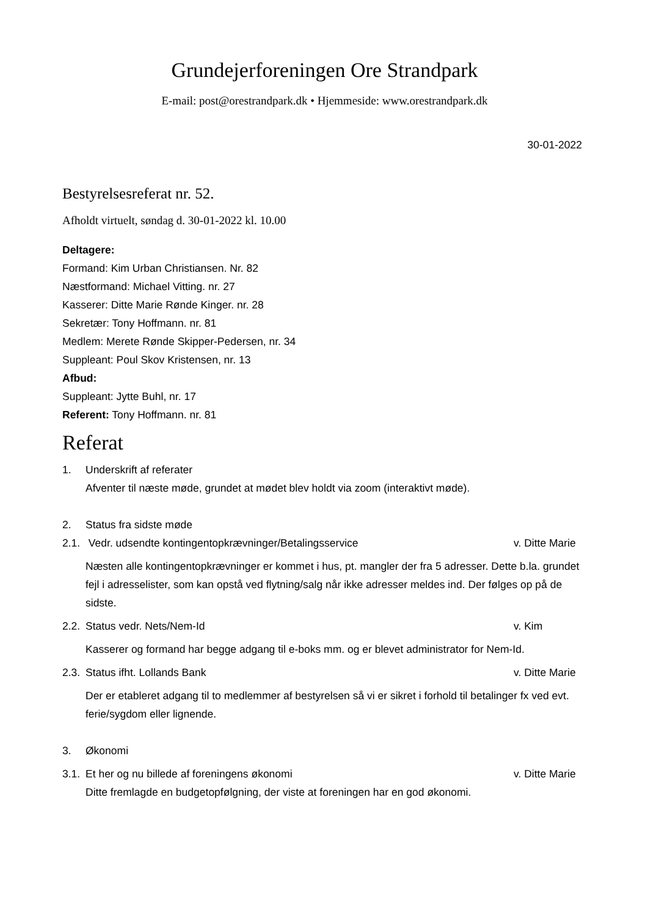Grundejerforeningen Ore Strandpark
E-mail: post@orestrandpark.dk • Hjemmeside: www.orestrandpark.dk
30-01-2022
Bestyrelsesreferat nr. 52.
Afholdt virtuelt, søndag d. 30-01-2022 kl. 10.00
Deltagere:
Formand: Kim Urban Christiansen. Nr. 82
Næstformand: Michael Vitting. nr. 27
Kasserer: Ditte Marie Rønde Kinger. nr. 28
Sekretær: Tony Hoffmann. nr. 81
Medlem: Merete Rønde Skipper-Pedersen, nr. 34
Suppleant: Poul Skov Kristensen, nr. 13
Afbud:
Suppleant: Jytte Buhl, nr. 17
Referent: Tony Hoffmann. nr. 81
Referat
1. Underskrift af referater
Afventer til næste møde, grundet at mødet blev holdt via zoom (interaktivt møde).
2. Status fra sidste møde
2.1. Vedr. udsendte kontingentopkrævninger/Betalingsservice v. Ditte Marie
Næsten alle kontingentopkrævninger er kommet i hus, pt. mangler der fra 5 adresser. Dette b.la. grundet fejl i adresselister, som kan opstå ved flytning/salg når ikke adresser meldes ind. Der følges op på de sidste.
2.2. Status vedr. Nets/Nem-Id v. Kim
Kasserer og formand har begge adgang til e-boks mm. og er blevet administrator for Nem-Id.
2.3. Status ifht. Lollands Bank v. Ditte Marie
Der er etableret adgang til to medlemmer af bestyrelsen så vi er sikret i forhold til betalinger fx ved evt. ferie/sygdom eller lignende.
3. Økonomi
3.1. Et her og nu billede af foreningens økonomi v. Ditte Marie
Ditte fremlagde en budgetopfølgning, der viste at foreningen har en god økonomi.